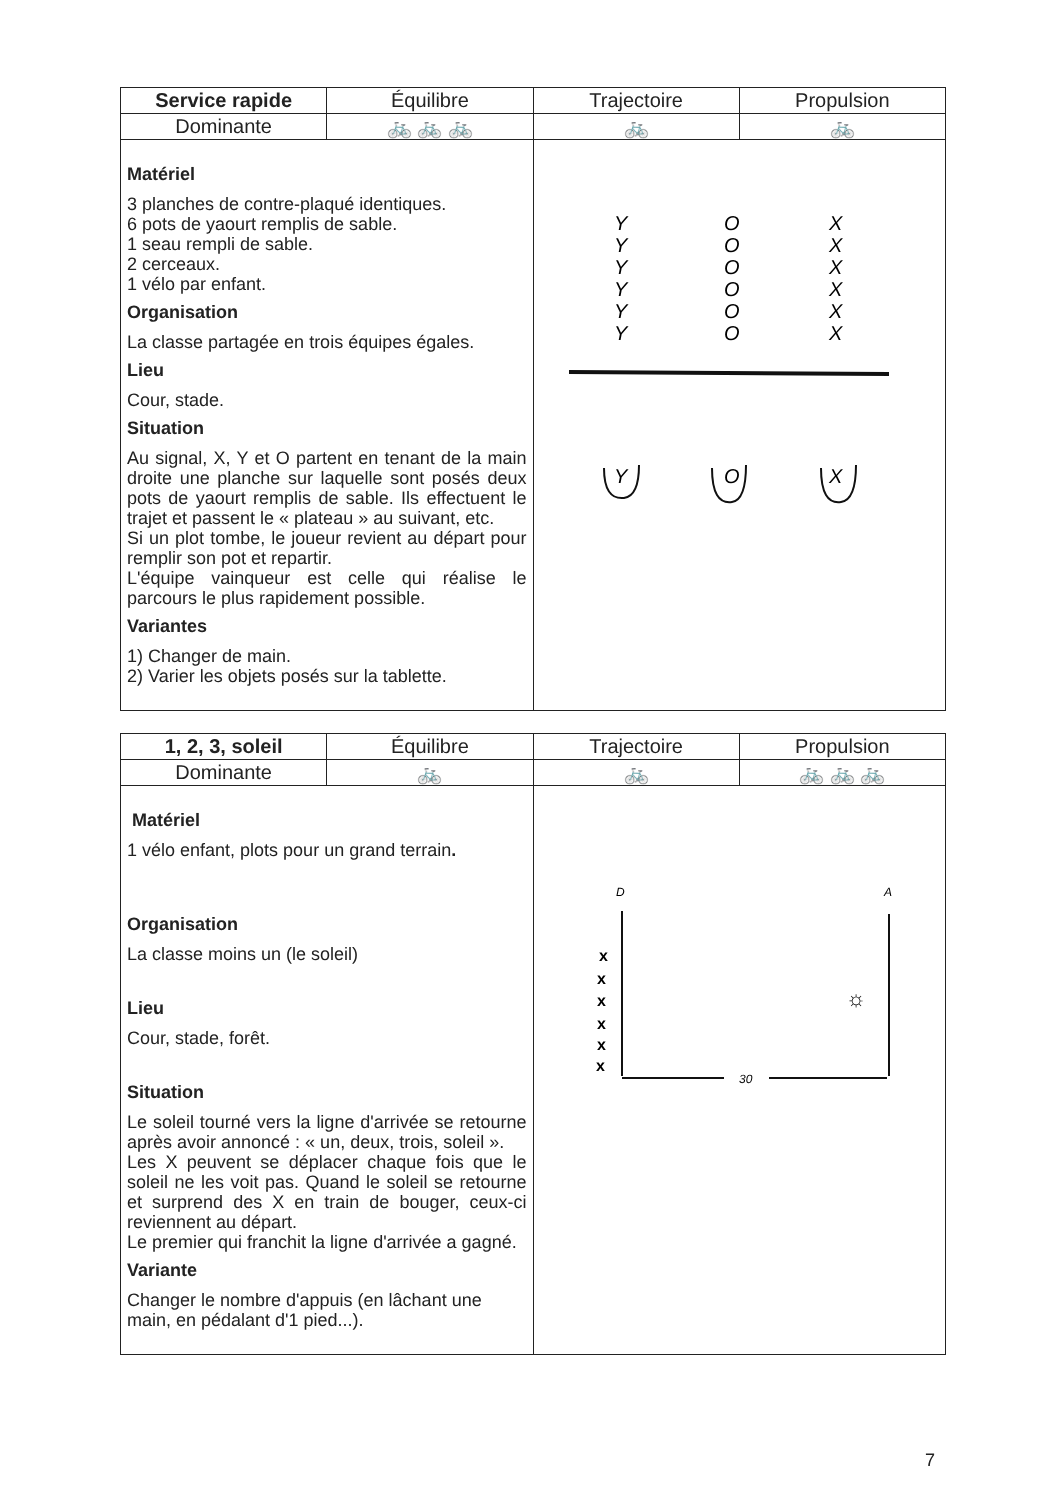| Service rapide | Équilibre | Trajectoire | Propulsion |
| --- | --- | --- | --- |
| Dominante | 🚲 🚲 🚲 | 🚲 | 🚲 |
| Matériel 3 planches de contre-plaqué identiques. 6 pots de yaourt remplis de sable. 1 seau rempli de sable. 2 cerceaux. 1 vélo par enfant. Organisation La classe partagée en trois équipes égales. Lieu Cour, stade. Situation Au signal, X, Y et O partent en tenant de la main droite une planche sur laquelle sont posés deux pots de yaourt remplis de sable. Ils effectuent le trajet et passent le « plateau » au suivant, etc. Si un plot tombe, le joueur revient au départ pour remplir son pot et repartir. L'équipe vainqueur est celle qui réalise le parcours le plus rapidement possible. Variantes 1) Changer de main. 2) Varier les objets posés sur la tablette. | | Y O X Y O X Y O X Y O X Y O X Y O X Y O X | |
| 1, 2, 3, soleil | Équilibre | Trajectoire | Propulsion |
| --- | --- | --- | --- |
| Dominante | 🚲 | 🚲 | 🚲 🚲 🚲 |
| Matériel 1 vélo enfant, plots pour un grand terrain . Organisation La classe moins un (le soleil) Lieu Cour, stade, forêt. Situation Le soleil tourné vers la ligne d'arrivée se retourne après avoir annoncé : « un, deux, trois, soleil ». Les X peuvent se déplacer chaque fois que le soleil ne les voit pas. Quand le soleil se retourne et surprend des X en train de bouger, ceux-ci reviennent au départ. Le premier qui franchit la ligne d'arrivée a gagné. Variante Changer le nombre d'appuis (en lâchant une main, en pédalant d'1 pied...). | | D A x x x x x x ☼ 30 | |
7